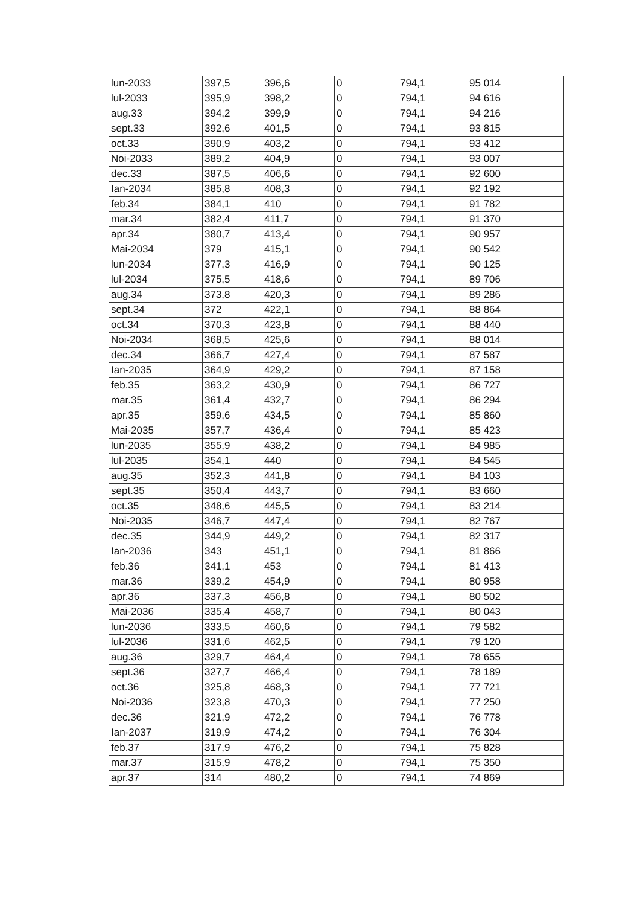| lun-2033 | 397,5 | 396,6 | 0 | 794,1 | 95 014 |
| lul-2033 | 395,9 | 398,2 | 0 | 794,1 | 94 616 |
| aug.33 | 394,2 | 399,9 | 0 | 794,1 | 94 216 |
| sept.33 | 392,6 | 401,5 | 0 | 794,1 | 93 815 |
| oct.33 | 390,9 | 403,2 | 0 | 794,1 | 93 412 |
| Noi-2033 | 389,2 | 404,9 | 0 | 794,1 | 93 007 |
| dec.33 | 387,5 | 406,6 | 0 | 794,1 | 92 600 |
| Ian-2034 | 385,8 | 408,3 | 0 | 794,1 | 92 192 |
| feb.34 | 384,1 | 410 | 0 | 794,1 | 91 782 |
| mar.34 | 382,4 | 411,7 | 0 | 794,1 | 91 370 |
| apr.34 | 380,7 | 413,4 | 0 | 794,1 | 90 957 |
| Mai-2034 | 379 | 415,1 | 0 | 794,1 | 90 542 |
| lun-2034 | 377,3 | 416,9 | 0 | 794,1 | 90 125 |
| lul-2034 | 375,5 | 418,6 | 0 | 794,1 | 89 706 |
| aug.34 | 373,8 | 420,3 | 0 | 794,1 | 89 286 |
| sept.34 | 372 | 422,1 | 0 | 794,1 | 88 864 |
| oct.34 | 370,3 | 423,8 | 0 | 794,1 | 88 440 |
| Noi-2034 | 368,5 | 425,6 | 0 | 794,1 | 88 014 |
| dec.34 | 366,7 | 427,4 | 0 | 794,1 | 87 587 |
| Ian-2035 | 364,9 | 429,2 | 0 | 794,1 | 87 158 |
| feb.35 | 363,2 | 430,9 | 0 | 794,1 | 86 727 |
| mar.35 | 361,4 | 432,7 | 0 | 794,1 | 86 294 |
| apr.35 | 359,6 | 434,5 | 0 | 794,1 | 85 860 |
| Mai-2035 | 357,7 | 436,4 | 0 | 794,1 | 85 423 |
| lun-2035 | 355,9 | 438,2 | 0 | 794,1 | 84 985 |
| lul-2035 | 354,1 | 440 | 0 | 794,1 | 84 545 |
| aug.35 | 352,3 | 441,8 | 0 | 794,1 | 84 103 |
| sept.35 | 350,4 | 443,7 | 0 | 794,1 | 83 660 |
| oct.35 | 348,6 | 445,5 | 0 | 794,1 | 83 214 |
| Noi-2035 | 346,7 | 447,4 | 0 | 794,1 | 82 767 |
| dec.35 | 344,9 | 449,2 | 0 | 794,1 | 82 317 |
| Ian-2036 | 343 | 451,1 | 0 | 794,1 | 81 866 |
| feb.36 | 341,1 | 453 | 0 | 794,1 | 81 413 |
| mar.36 | 339,2 | 454,9 | 0 | 794,1 | 80 958 |
| apr.36 | 337,3 | 456,8 | 0 | 794,1 | 80 502 |
| Mai-2036 | 335,4 | 458,7 | 0 | 794,1 | 80 043 |
| lun-2036 | 333,5 | 460,6 | 0 | 794,1 | 79 582 |
| lul-2036 | 331,6 | 462,5 | 0 | 794,1 | 79 120 |
| aug.36 | 329,7 | 464,4 | 0 | 794,1 | 78 655 |
| sept.36 | 327,7 | 466,4 | 0 | 794,1 | 78 189 |
| oct.36 | 325,8 | 468,3 | 0 | 794,1 | 77 721 |
| Noi-2036 | 323,8 | 470,3 | 0 | 794,1 | 77 250 |
| dec.36 | 321,9 | 472,2 | 0 | 794,1 | 76 778 |
| Ian-2037 | 319,9 | 474,2 | 0 | 794,1 | 76 304 |
| feb.37 | 317,9 | 476,2 | 0 | 794,1 | 75 828 |
| mar.37 | 315,9 | 478,2 | 0 | 794,1 | 75 350 |
| apr.37 | 314 | 480,2 | 0 | 794,1 | 74 869 |